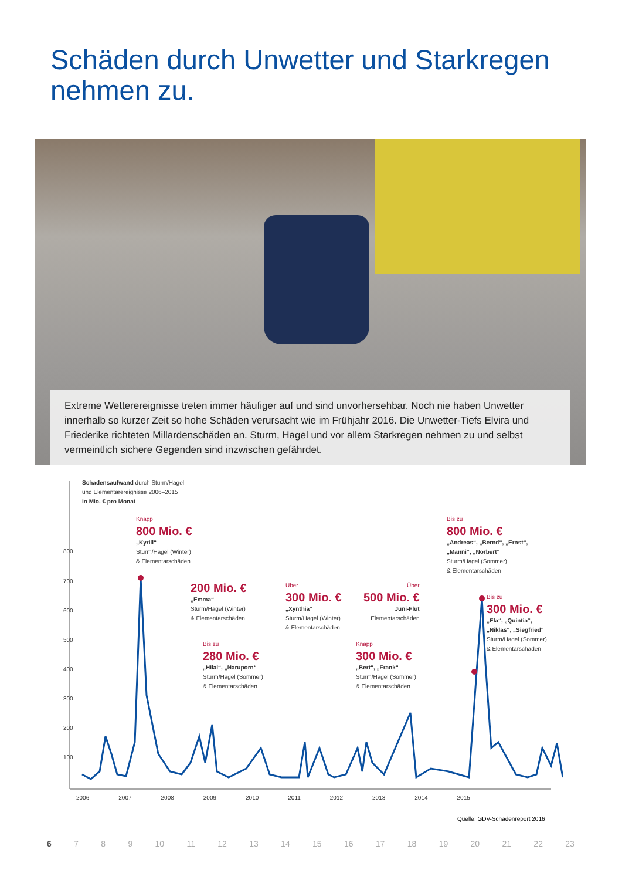Schäden durch Unwetter und Starkregen
nehmen zu.
Extreme Wetterereignisse treten immer häufiger auf und sind unvorhersehbar. Noch nie haben Unwetter innerhalb so kurzer Zeit so hohe Schäden verursacht wie im Frühjahr 2016. Die Unwetter-Tiefs Elvira und Friederike richteten Millardenschäden an. Sturm, Hagel und vor allem Starkregen nehmen zu und selbst vermeintlich sichere Gegenden sind inzwischen gefährdet.
Schadensaufwand durch Sturm/Hagel
und Elementarereignisse 2006–2015
in Mio. € pro Monat
800
700
600
500
400
300
200
100
2006 2007 2008 2009 2010 2011 2012 2013 2014 2015
Knapp
800 Mio. €
„Kyrill“
Sturm/Hagel (Winter)
& Elementarschäden
200 Mio. €
„Emma“
Sturm/Hagel (Winter)
& Elementarschäden
Bis zu
280 Mio. €
„Hilal“, „Naruporn“
Sturm/Hagel (Sommer)
& Elementarschäden
Über
300 Mio. €
„Xynthia“
Sturm/Hagel (Winter)
& Elementarschäden
Über
500 Mio. €
Juni-Flut
Elementarschäden
Knapp
300 Mio. €
„Bert“, „Frank“
Sturm/Hagel (Sommer)
& Elementarschäden
Bis zu
800 Mio. €
„Andreas“, „Bernd“, „Ernst“,
„Manni“, „Norbert“
Sturm/Hagel (Sommer)
& Elementarschäden
Bis zu
300 Mio. €
„Ela“, „Quintia“,
„Niklas“, „Siegfried“
Sturm/Hagel (Sommer)
& Elementarschäden
Quelle: GDV-Schadenreport 2016
6 7 8 9 10 11 12 13 14 15 16 17 18 19 20 21 22 23